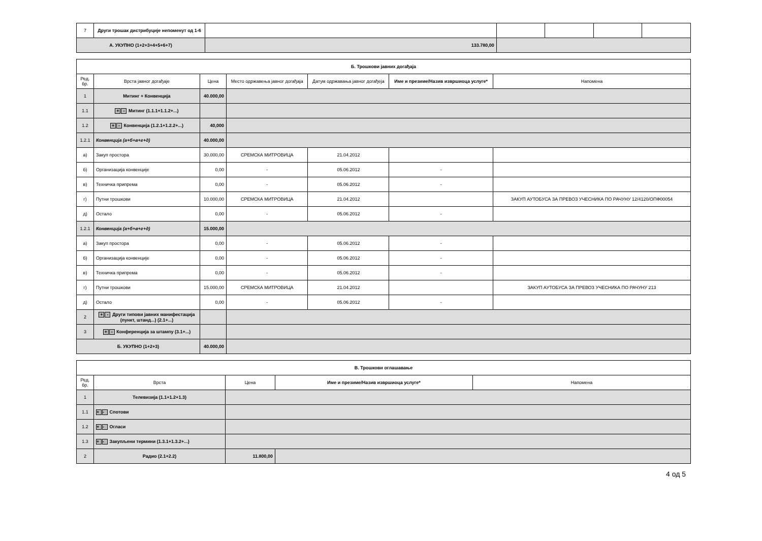| 7 | Други трошак дистрибуције непоменут од 1-6 | | | | | |
| А. УКУПНО (1+2+3+4+5+6+7) | | 133.780,00 | | | | |
| Б. Трошкови јавних догађаја | | | | | | |
| --- | --- | --- | --- | --- | --- | --- |
| Ред. бр. | Врста јавног догађаје | Цена | Место одржавења јавног догађаја | Датум одржавања јавног догађеја | Име и презиме/Назив извршиоца услуге* | Напомена |
| 1 | Митинг + Конвенција | 40.000,00 | | | | |
| 1.1 | + - Митинг (1.1.1+1.1.2+...) | | | | | |
| 1.2 | + - Конвенција (1.2.1+1.2.2+...) | 40,000 | | | | |
| 1.2.1 | Конвенција (а+б+в+г+д) | 40.000,00 | | | | |
| а) | Закуп простора | 30.000,00 | СРЕМСКА МИТРОВИЦА | 21.04.2012 | | |
| б) | Организација конвенције | 0,00 | - | 05.06.2012 | - | |
| в) | Техничка припрема | 0,00 | - | 05.06.2012 | - | |
| г) | Путни трошкови | 10.000,00 | СРЕМСКА МИТРОВИЦА | 21.04.2012 | | ЗАКУП АУТОБУСА ЗА ПРЕВОЗ УЧЕСНИКА ПО РАЧУНУ 12/4120/ОПФ00054 |
| д) | Остало | 0,00 | - | 05.06.2012 | - | |
| 1.2.1 | Конвенција (а+б+в+г+д) | 15.000,00 | | | | |
| а) | Закуп простора | 0,00 | - | 05.06.2012 | - | |
| б) | Организација конвенције | 0,00 | - | 05.06.2012 | - | |
| в) | Техничка припрема | 0,00 | - | 05.06.2012 | - | |
| г) | Путни трошкови | 15.000,00 | СРЕМСКА МИТРОВИЦА | 21.04.2012 | | ЗАКУП АУТОБУСА ЗА ПРЕВОЗ УЧЕСНИКА ПО РАЧУНУ 213 |
| д) | Остало | 0,00 | - | 05.06.2012 | - | |
| 2 | + - Други типови јавних манифестација (пункт, штанд...) (2.1+...) | | | | | |
| 3 | + - Конференција за штампу (3.1+...) | | | | | |
| Б. УКУПНО (1+2+3) | | 40.000,00 | | | | |
| В. Трошкови оглашавање | | | | |
| --- | --- | --- | --- | --- |
| Ред. бр. | Врста | Цена | Име и презиме/Назив извршиоца услуге* | Напомена |
| 1 | Телевизија (1.1+1.2+1.3) | | | |
| 1.1 | + - Спотови | | | |
| 1.2 | + - Огласи | | | |
| 1.3 | + - Закупљени термини (1.3.1+1.3.2+...) | | | |
| 2 | Радио (2.1+2.2) | 11.800,00 | | |
4 од 5